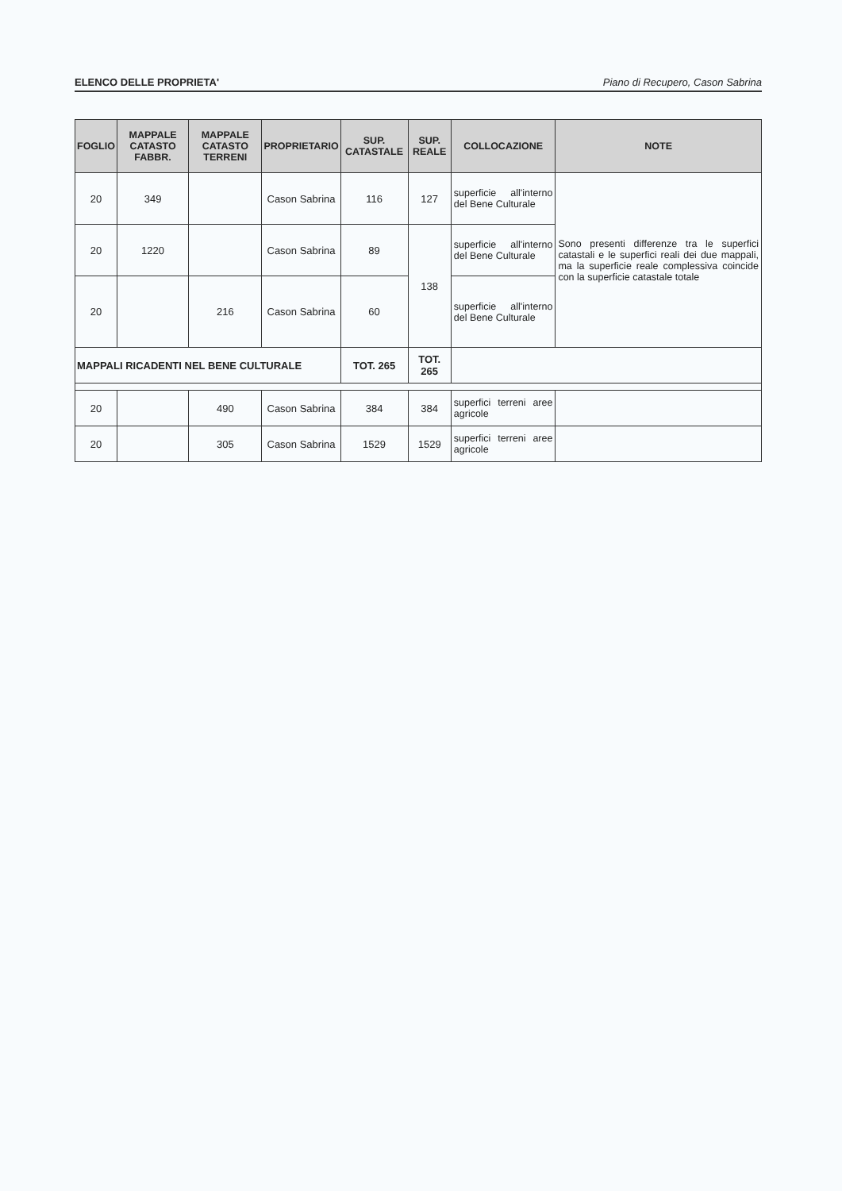ELENCO DELLE PROPRIETA' Piano di Recupero, Cason Sabrina
| FOGLIO | MAPPALE CATASTO FABBR. | MAPPALE CATASTO TERRENI | PROPRIETARIO | SUP. CATASTALE | SUP. REALE | COLLOCAZIONE | NOTE |
| --- | --- | --- | --- | --- | --- | --- | --- |
| 20 | 349 | | Cason Sabrina | 116 | 127 | superficie all'interno del Bene Culturale | Sono presenti differenze tra le superfici catastali e le superfici reali dei due mappali, ma la superficie reale complessiva coincide con la superficie catastale totale |
| 20 | 1220 | | Cason Sabrina | 89 | 138 | superficie all'interno del Bene Culturale | |
| 20 | | 216 | Cason Sabrina | 60 | | superficie all'interno del Bene Culturale | |
| MAPPALI RICADENTI NEL BENE CULTURALE | | | | TOT. 265 | TOT. 265 | | |
| 20 | | 490 | Cason Sabrina | 384 | 384 | superfici terreni aree agricole | |
| 20 | | 305 | Cason Sabrina | 1529 | 1529 | superfici terreni aree agricole | |